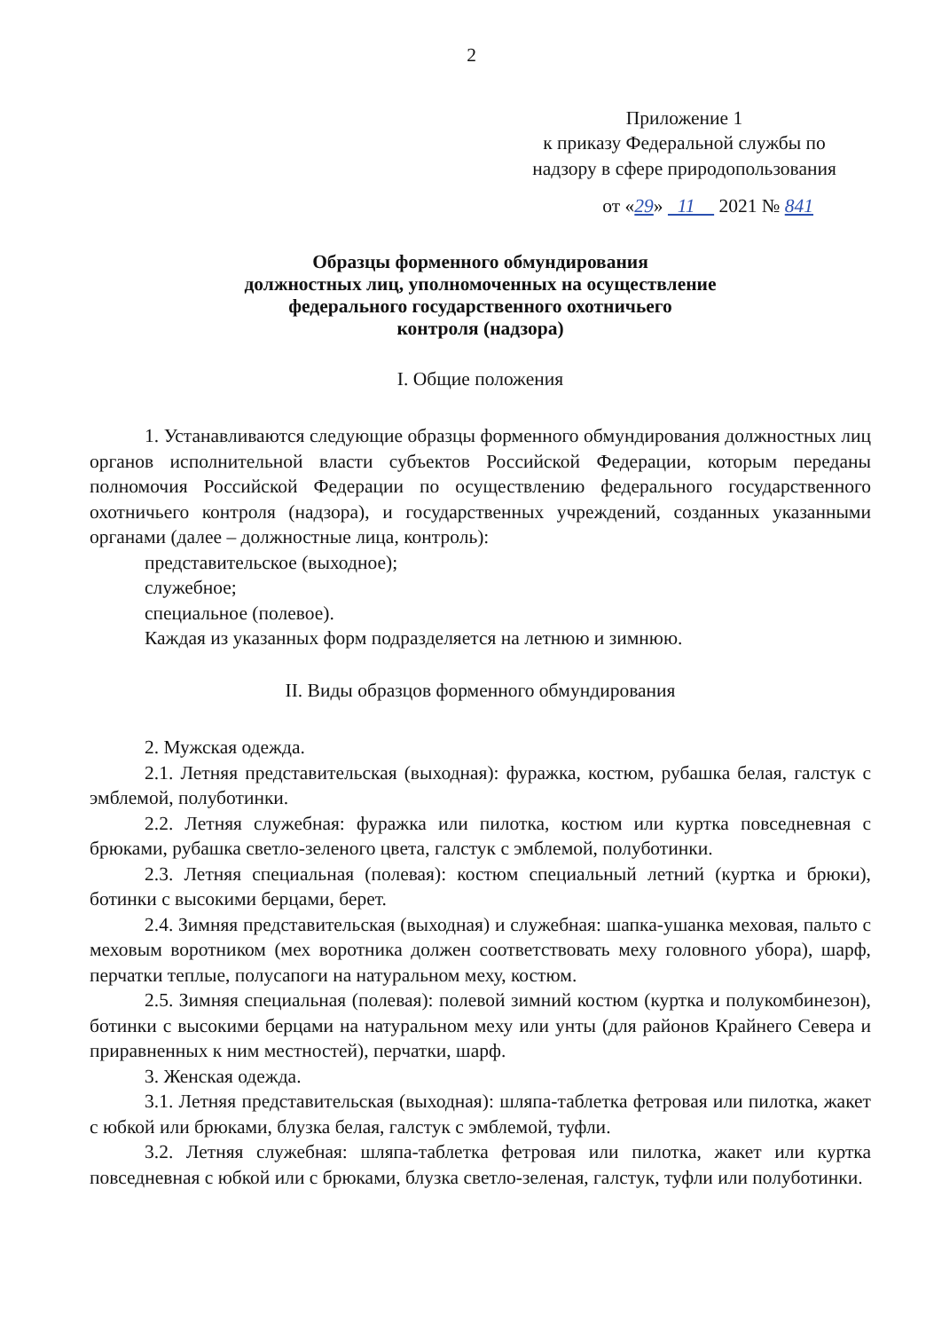2
Приложение 1
к приказу Федеральной службы по
надзору в сфере природопользования
от «29» 11 2021 № 841
Образцы форменного обмундирования
должностных лиц, уполномоченных на осуществление
федерального государственного охотничьего
контроля (надзора)
I. Общие положения
1. Устанавливаются следующие образцы форменного обмундирования должностных лиц органов исполнительной власти субъектов Российской Федерации, которым переданы полномочия Российской Федерации по осуществлению федерального государственного охотничьего контроля (надзора), и государственных учреждений, созданных указанными органами (далее – должностные лица, контроль):
представительское (выходное);
служебное;
специальное (полевое).
Каждая из указанных форм подразделяется на летнюю и зимнюю.
II. Виды образцов форменного обмундирования
2. Мужская одежда.
2.1. Летняя представительская (выходная): фуражка, костюм, рубашка белая, галстук с эмблемой, полуботинки.
2.2. Летняя служебная: фуражка или пилотка, костюм или куртка повседневная с брюками, рубашка светло-зеленого цвета, галстук с эмблемой, полуботинки.
2.3. Летняя специальная (полевая): костюм специальный летний (куртка и брюки), ботинки с высокими берцами, берет.
2.4. Зимняя представительская (выходная) и служебная: шапка-ушанка меховая, пальто с меховым воротником (мех воротника должен соответствовать меху головного убора), шарф, перчатки теплые, полусапоги на натуральном меху, костюм.
2.5. Зимняя специальная (полевая): полевой зимний костюм (куртка и полукомбинезон), ботинки с высокими берцами на натуральном меху или унты (для районов Крайнего Севера и приравненных к ним местностей), перчатки, шарф.
3. Женская одежда.
3.1. Летняя представительская (выходная): шляпа-таблетка фетровая или пилотка, жакет с юбкой или брюками, блузка белая, галстук с эмблемой, туфли.
3.2. Летняя служебная: шляпа-таблетка фетровая или пилотка, жакет или куртка повседневная с юбкой или с брюками, блузка светло-зеленая, галстук, туфли или полуботинки.